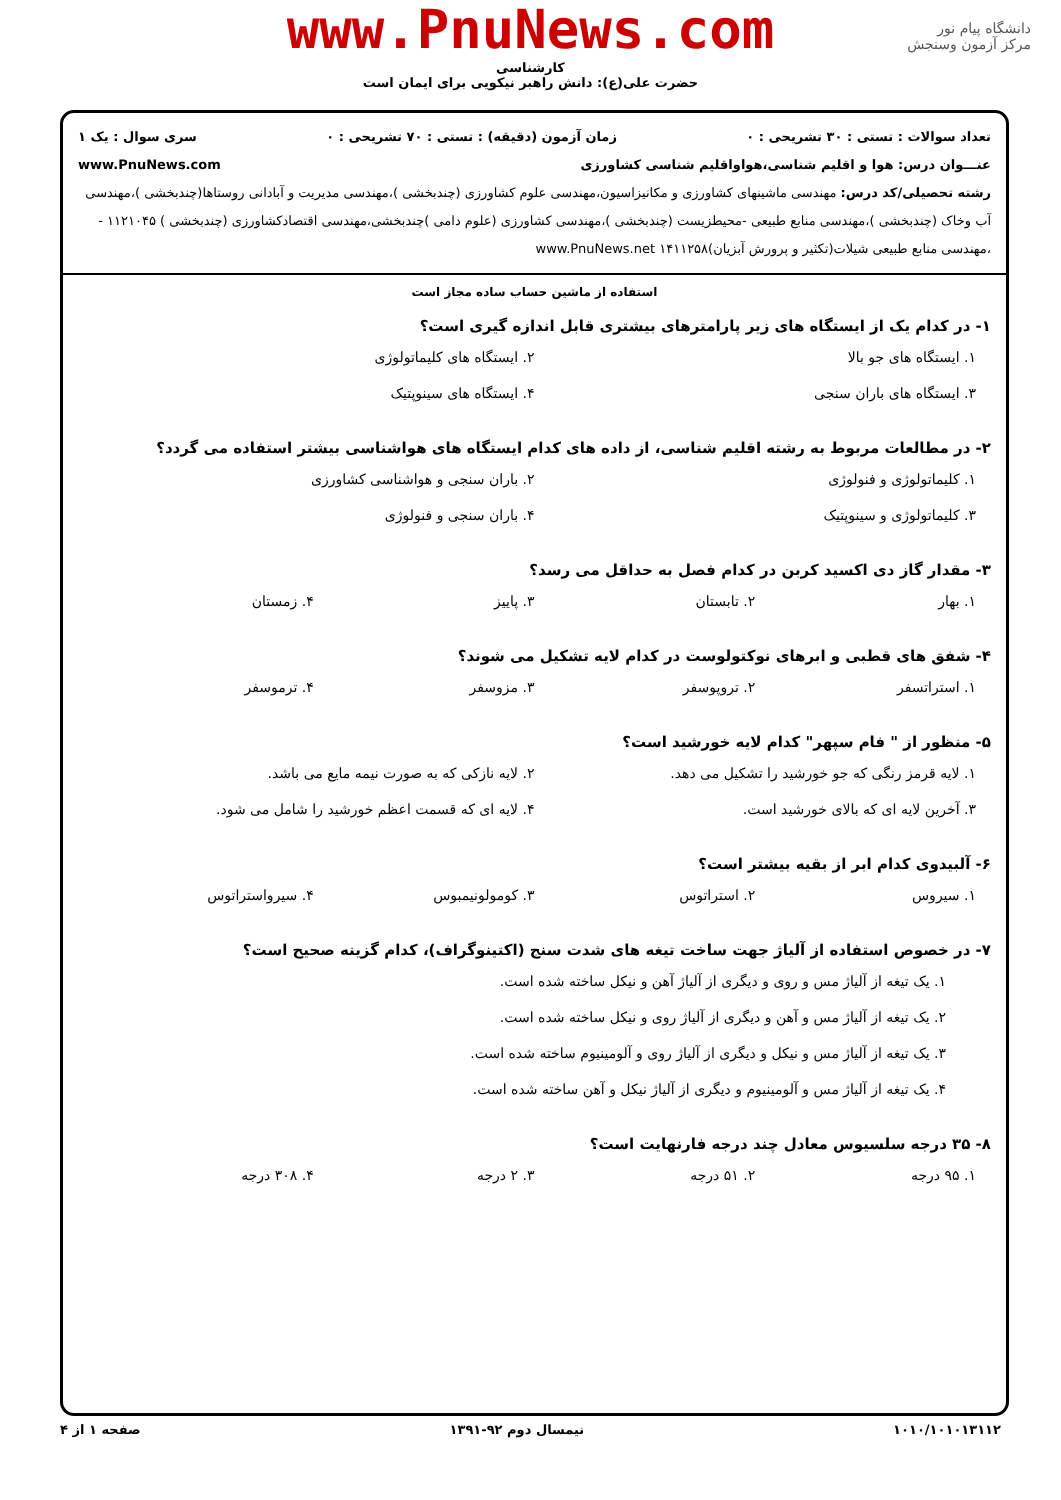دانشگاه پیام نور
مرکز آزمون وسنجش
www.PnuNews.com
کارشناسی
حضرت علی(ع): دانش راهبر نیکویی برای ایمان است
تعداد سوالات : تستی : ۳۰ تشریحی : ۰ زمان آزمون (دقیقه) : تستی : ۷۰ تشریحی : ۰ سری سوال : یک ۱
عنـــوان درس: هوا و اقلیم شناسی،هواواقلیم شناسی کشاورزی www.PnuNews.com
رشته تحصیلی/کد درس: مهندسی ماشینهای کشاورزی و مکانیزاسیون،مهندسی علوم کشاورزی (چندبخشی )،مهندسی مدیریت و آبادانی روستاها(چندبخشی )،مهندسی آب وخاک (چندبخشی )،مهندسی منابع طبیعی -محیطزیست (چندبخشی )،مهندسی کشاورزی (علوم دامی )چندبخشی،مهندسی اقتصادکشاورزی (چندبخشی ) ۱۱۲۱۰۴۵ - ،مهندسی منابع طبیعی شیلات(تکثیر و پرورش آبزیان)۱۴۱۱۲۵۸ www.PnuNews.net
استفاده از ماشین حساب ساده مجاز است
۱- در کدام یک از ایستگاه های زیر پارامترهای بیشتری قابل اندازه گیری است؟
۱. ایستگاه های جو بالا
۲. ایستگاه های کلیماتولوژی
۳. ایستگاه های باران سنجی
۴. ایستگاه های سینوپتیک
۲- در مطالعات مربوط به رشته اقلیم شناسی، از داده های کدام ایستگاه های هواشناسی بیشتر استفاده می گردد؟
۱. کلیماتولوژی و فنولوژی
۲. باران سنجی و هواشناسی کشاورزی
۳. کلیماتولوژی و سینوپتیک
۴. باران سنجی و فنولوژی
۳- مقدار گاز دی اکسید کربن در کدام فصل به حداقل می رسد؟
۱. بهار
۲. تابستان
۳. پاییز
۴. زمستان
۴- شفق های قطبی و ابرهای نوکتولوست در کدام لایه تشکیل می شوند؟
۱. استراتسفر
۲. تروپوسفر
۳. مزوسفر
۴. ترموسفر
۵- منظور از " فام سپهر" کدام لایه خورشید است؟
۱. لایه قرمز رنگی که جو خورشید را تشکیل می دهد.
۲. لایه نازکی که به صورت نیمه مایع می باشد.
۳. آخرین لایه ای که بالای خورشید است.
۴. لایه ای که قسمت اعظم خورشید را شامل می شود.
۶- آلبیدوی کدام ابر از بقیه بیشتر است؟
۱. سیروس
۲. استراتوس
۳. کومولونیمبوس
۴. سیرواستراتوس
۷- در خصوص استفاده از آلیاژ جهت ساخت تیغه های شدت سنج (اکتینوگراف)، کدام گزینه صحیح است؟
۱. یک تیغه از آلیاژ مس و روی و دیگری از آلیاژ آهن و نیکل ساخته شده است.
۲. یک تیغه از آلیاژ مس و آهن و دیگری از آلیاژ روی و نیکل ساخته شده است.
۳. یک تیغه از آلیاژ مس و نیکل و دیگری از آلیاژ روی و آلومینیوم ساخته شده است.
۴. یک تیغه از آلیاژ مس و آلومینیوم و دیگری از آلیاژ نیکل و آهن ساخته شده است.
۸- ۳۵ درجه سلسیوس معادل چند درجه فارنهایت است؟
۱. ۹۵ درجه
۲. ۵۱ درجه
۳. ۲ درجه
۴. ۳۰۸ درجه
۱۰۱۰/۱۰۱۰۱۳۱۱۲ نیمسال دوم ۹۲-۱۳۹۱ صفحه ۱ از ۴